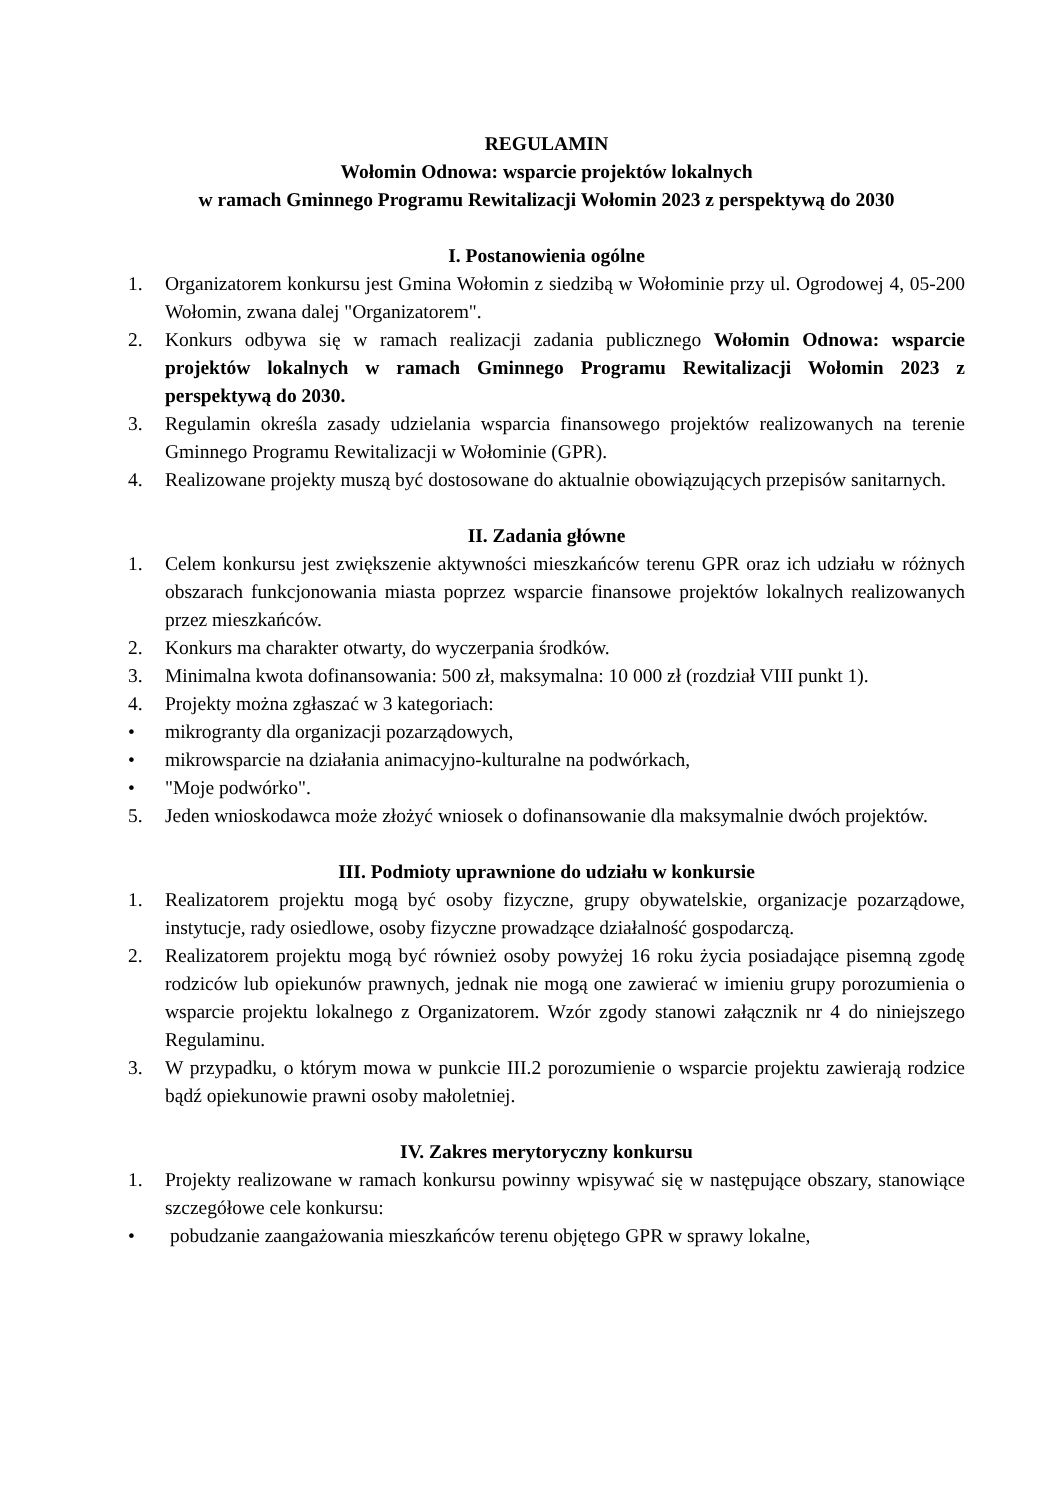REGULAMIN
Wołomin Odnowa: wsparcie projektów lokalnych
w ramach Gminnego Programu Rewitalizacji Wołomin 2023 z perspektywą do 2030
I. Postanowienia ogólne
1. Organizatorem konkursu jest Gmina Wołomin z siedzibą w Wołominie przy ul. Ogrodowej 4, 05-200 Wołomin, zwana dalej "Organizatorem".
2. Konkurs odbywa się w ramach realizacji zadania publicznego Wołomin Odnowa: wsparcie projektów lokalnych w ramach Gminnego Programu Rewitalizacji Wołomin 2023 z perspektywą do 2030.
3. Regulamin określa zasady udzielania wsparcia finansowego projektów realizowanych na terenie Gminnego Programu Rewitalizacji w Wołominie (GPR).
4. Realizowane projekty muszą być dostosowane do aktualnie obowiązujących przepisów sanitarnych.
II. Zadania główne
1. Celem konkursu jest zwiększenie aktywności mieszkańców terenu GPR oraz ich udziału w różnych obszarach funkcjonowania miasta poprzez wsparcie finansowe projektów lokalnych realizowanych przez mieszkańców.
2. Konkurs ma charakter otwarty, do wyczerpania środków.
3. Minimalna kwota dofinansowania: 500 zł, maksymalna: 10 000 zł (rozdział VIII punkt 1).
4. Projekty można zgłaszać w 3 kategoriach:
• mikrogranty dla organizacji pozarządowych,
• mikrowsparcie na działania animacyjno-kulturalne na podwórkach,
• "Moje podwórko".
5. Jeden wnioskodawca może złożyć wniosek o dofinansowanie dla maksymalnie dwóch projektów.
III. Podmioty uprawnione do udziału w konkursie
1. Realizatorem projektu mogą być osoby fizyczne, grupy obywatelskie, organizacje pozarządowe, instytucje, rady osiedlowe, osoby fizyczne prowadzące działalność gospodarczą.
2. Realizatorem projektu mogą być również osoby powyżej 16 roku życia posiadające pisemną zgodę rodziców lub opiekunów prawnych, jednak nie mogą one zawierać w imieniu grupy porozumienia o wsparcie projektu lokalnego z Organizatorem. Wzór zgody stanowi załącznik nr 4 do niniejszego Regulaminu.
3. W przypadku, o którym mowa w punkcie III.2 porozumienie o wsparcie projektu zawierają rodzice bądź opiekunowie prawni osoby małoletniej.
IV. Zakres merytoryczny konkursu
1. Projekty realizowane w ramach konkursu powinny wpisywać się w następujące obszary, stanowiące szczegółowe cele konkursu:
• pobudzanie zaangażowania mieszkańców terenu objętego GPR w sprawy lokalne,